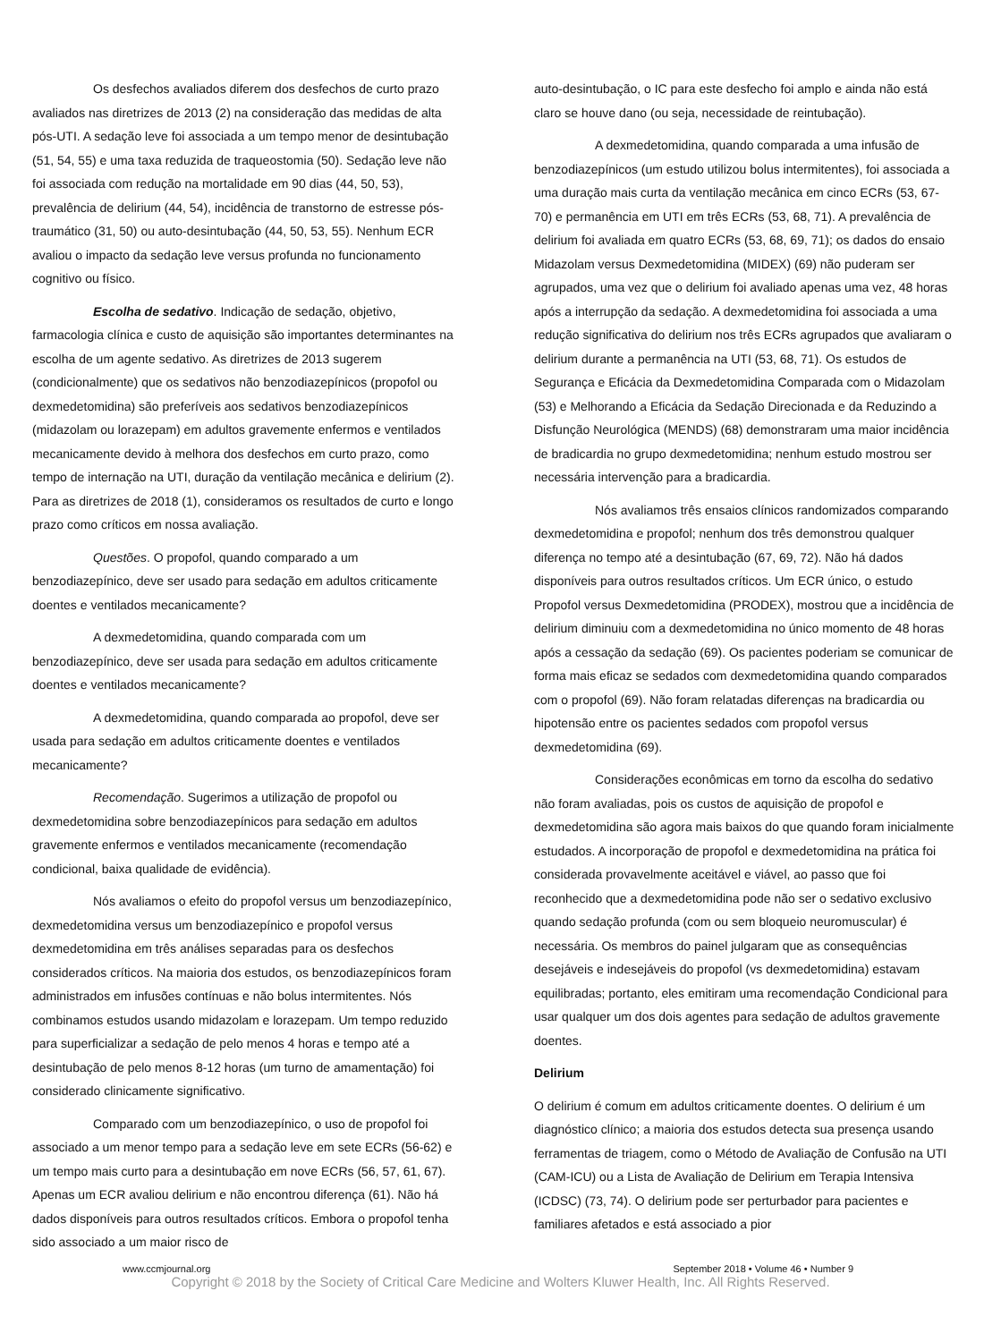Os desfechos avaliados diferem dos desfechos de curto prazo avaliados nas diretrizes de 2013 (2) na consideração das medidas de alta pós-UTI. A sedação leve foi associada a um tempo menor de desintubação (51, 54, 55) e uma taxa reduzida de traqueostomia (50). Sedação leve não foi associada com redução na mortalidade em 90 dias (44, 50, 53), prevalência de delirium (44, 54), incidência de transtorno de estresse pós-traumático (31, 50) ou auto-desintubação (44, 50, 53, 55). Nenhum ECR avaliou o impacto da sedação leve versus profunda no funcionamento cognitivo ou físico.
Escolha de sedativo. Indicação de sedação, objetivo, farmacologia clínica e custo de aquisição são importantes determinantes na escolha de um agente sedativo. As diretrizes de 2013 sugerem (condicionalmente) que os sedativos não benzodiazepínicos (propofol ou dexmedetomidina) são preferíveis aos sedativos benzodiazepínicos (midazolam ou lorazepam) em adultos gravemente enfermos e ventilados mecanicamente devido à melhora dos desfechos em curto prazo, como tempo de internação na UTI, duração da ventilação mecânica e delirium (2). Para as diretrizes de 2018 (1), consideramos os resultados de curto e longo prazo como críticos em nossa avaliação.
Questões. O propofol, quando comparado a um benzodiazepínico, deve ser usado para sedação em adultos criticamente doentes e ventilados mecanicamente?
A dexmedetomidina, quando comparada com um benzodiazepínico, deve ser usada para sedação em adultos criticamente doentes e ventilados mecanicamente?
A dexmedetomidina, quando comparada ao propofol, deve ser usada para sedação em adultos criticamente doentes e ventilados mecanicamente?
Recomendação. Sugerimos a utilização de propofol ou dexmedetomidina sobre benzodiazepínicos para sedação em adultos gravemente enfermos e ventilados mecanicamente (recomendação condicional, baixa qualidade de evidência).
Nós avaliamos o efeito do propofol versus um benzodiazepínico, dexmedetomidina versus um benzodiazepínico e propofol versus dexmedetomidina em três análises separadas para os desfechos considerados críticos. Na maioria dos estudos, os benzodiazepínicos foram administrados em infusões contínuas e não bolus intermitentes. Nós combinamos estudos usando midazolam e lorazepam. Um tempo reduzido para superficializar a sedação de pelo menos 4 horas e tempo até a desintubação de pelo menos 8-12 horas (um turno de amamentação) foi considerado clinicamente significativo.
Comparado com um benzodiazepínico, o uso de propofol foi associado a um menor tempo para a sedação leve em sete ECRs (56-62) e um tempo mais curto para a desintubação em nove ECRs (56, 57, 61, 67). Apenas um ECR avaliou delirium e não encontrou diferença (61). Não há dados disponíveis para outros resultados críticos. Embora o propofol tenha sido associado a um maior risco de
auto-desintubação, o IC para este desfecho foi amplo e ainda não está claro se houve dano (ou seja, necessidade de reintubação).
A dexmedetomidina, quando comparada a uma infusão de benzodiazepínicos (um estudo utilizou bolus intermitentes), foi associada a uma duração mais curta da ventilação mecânica em cinco ECRs (53, 67-70) e permanência em UTI em três ECRs (53, 68, 71). A prevalência de delirium foi avaliada em quatro ECRs (53, 68, 69, 71); os dados do ensaio Midazolam versus Dexmedetomidina (MIDEX) (69) não puderam ser agrupados, uma vez que o delirium foi avaliado apenas uma vez, 48 horas após a interrupção da sedação. A dexmedetomidina foi associada a uma redução significativa do delirium nos três ECRs agrupados que avaliaram o delirium durante a permanência na UTI (53, 68, 71). Os estudos de Segurança e Eficácia da Dexmedetomidina Comparada com o Midazolam (53) e Melhorando a Eficácia da Sedação Direcionada e da Reduzindo a Disfunção Neurológica (MENDS) (68) demonstraram uma maior incidência de bradicardia no grupo dexmedetomidina; nenhum estudo mostrou ser necessária intervenção para a bradicardia.
Nós avaliamos três ensaios clínicos randomizados comparando dexmedetomidina e propofol; nenhum dos três demonstrou qualquer diferença no tempo até a desintubação (67, 69, 72). Não há dados disponíveis para outros resultados críticos. Um ECR único, o estudo Propofol versus Dexmedetomidina (PRODEX), mostrou que a incidência de delirium diminuiu com a dexmedetomidina no único momento de 48 horas após a cessação da sedação (69). Os pacientes poderiam se comunicar de forma mais eficaz se sedados com dexmedetomidina quando comparados com o propofol (69). Não foram relatadas diferenças na bradicardia ou hipotensão entre os pacientes sedados com propofol versus dexmedetomidina (69).
Considerações econômicas em torno da escolha do sedativo não foram avaliadas, pois os custos de aquisição de propofol e dexmedetomidina são agora mais baixos do que quando foram inicialmente estudados. A incorporação de propofol e dexmedetomidina na prática foi considerada provavelmente aceitável e viável, ao passo que foi reconhecido que a dexmedetomidina pode não ser o sedativo exclusivo quando sedação profunda (com ou sem bloqueio neuromuscular) é necessária. Os membros do painel julgaram que as consequências desejáveis e indesejáveis do propofol (vs dexmedetomidina) estavam equilibradas; portanto, eles emitiram uma recomendação Condicional para usar qualquer um dos dois agentes para sedação de adultos gravemente doentes.
Delirium
O delirium é comum em adultos criticamente doentes. O delirium é um diagnóstico clínico; a maioria dos estudos detecta sua presença usando ferramentas de triagem, como o Método de Avaliação de Confusão na UTI (CAM-ICU) ou a Lista de Avaliação de Delirium em Terapia Intensiva (ICDSC) (73, 74). O delirium pode ser perturbador para pacientes e familiares afetados e está associado a pior
www.ccmjournal.org September 2018 • Volume 46 • Number 9
Copyright © 2018 by the Society of Critical Care Medicine and Wolters Kluwer Health, Inc. All Rights Reserved.